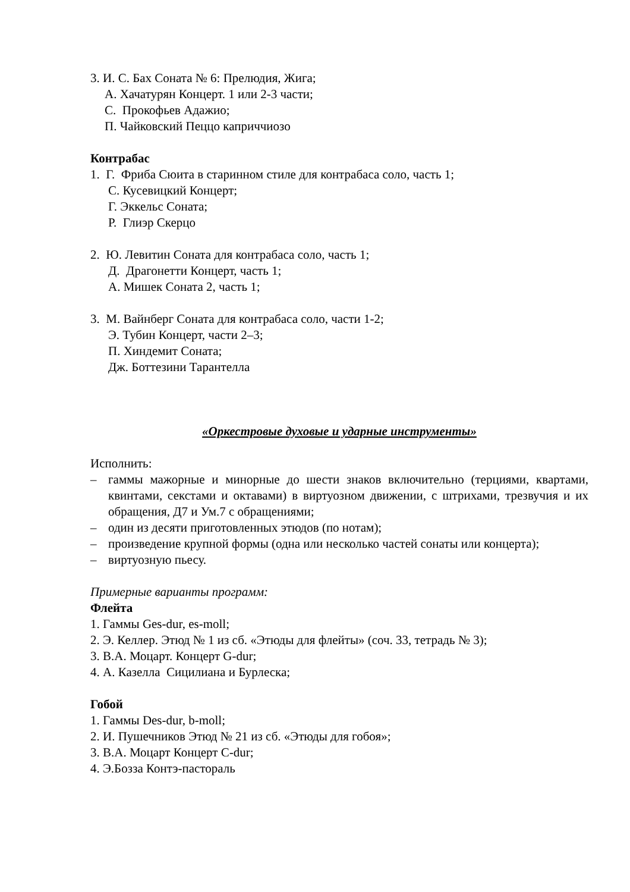3. И. С. Бах Соната № 6: Прелюдия, Жига;
А. Хачатурян Концерт. 1 или 2-3 части;
С. Прокофьев Адажио;
П. Чайковский Пеццо каприччиозо
Контрабас
1. Г. Фриба Сюита в старинном стиле для контрабаса соло, часть 1;
С. Кусевицкий Концерт;
Г. Эккельс Соната;
Р. Глиэр Скерцо
2. Ю. Левитин Соната для контрабаса соло, часть 1;
Д. Драгонетти Концерт, часть 1;
А. Мишек Соната 2, часть 1;
3. М. Вайнберг Соната для контрабаса соло, части 1-2;
Э. Тубин Концерт, части 2–3;
П. Хиндемит Соната;
Дж. Боттезини Тарантелла
«Оркестровые духовые и ударные инструменты»
Исполнить:
– гаммы мажорные и минорные до шести знаков включительно (терциями, квартами, квинтами, секстами и октавами) в виртуозном движении, с штрихами, трезвучия и их обращения, Д7 и Ум.7 с обращениями;
– один из десяти приготовленных этюдов (по нотам);
– произведение крупной формы (одна или несколько частей сонаты или концерта);
– виртуозную пьесу.
Примерные варианты программ:
Флейта
1. Гаммы Ges-dur, es-moll;
2. Э. Келлер. Этюд № 1 из сб. «Этюды для флейты» (соч. 33, тетрадь № 3);
3. В.А. Моцарт. Концерт G-dur;
4. А. Казелла Сицилиана и Бурлеска;
Гобой
1. Гаммы Des-dur, b-moll;
2. И. Пушечников Этюд № 21 из сб. «Этюды для гобоя»;
3. В.А. Моцарт Концерт C-dur;
4. Э.Бозза Контэ-пастораль